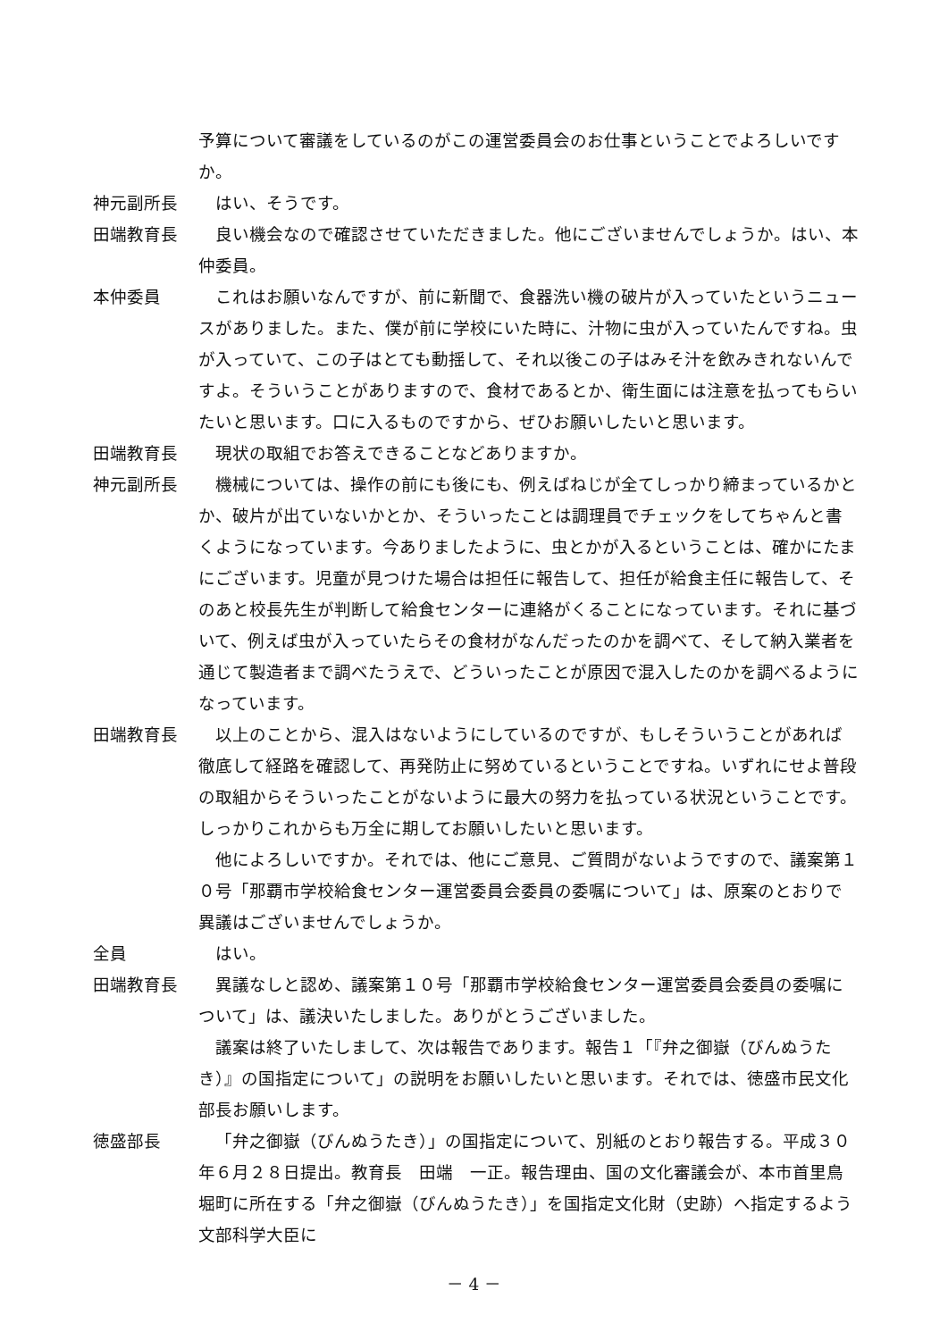予算について審議をしているのがこの運営委員会のお仕事ということでよろしいですか。
神元副所長 はい、そうです。
田端教育長 良い機会なので確認させていただきました。他にございませんでしょうか。はい、本仲委員。
本仲委員 これはお願いなんですが、前に新聞で、食器洗い機の破片が入っていたというニュースがありました。また、僕が前に学校にいた時に、汁物に虫が入っていたんですね。虫が入っていて、この子はとても動揺して、それ以後この子はみそ汁を飲みきれないんですよ。そういうことがありますので、食材であるとか、衛生面には注意を払ってもらいたいと思います。口に入るものですから、ぜひお願いしたいと思います。
田端教育長 現状の取組でお答えできることなどありますか。
神元副所長 機械については、操作の前にも後にも、例えばねじが全てしっかり締まっているかとか、破片が出ていないかとか、そういったことは調理員でチェックをしてちゃんと書くようになっています。今ありましたように、虫とかが入るということは、確かにたまにございます。児童が見つけた場合は担任に報告して、担任が給食主任に報告して、そのあと校長先生が判断して給食センターに連絡がくることになっています。それに基づいて、例えば虫が入っていたらその食材がなんだったのかを調べて、そして納入業者を通じて製造者まで調べたうえで、どういったことが原因で混入したのかを調べるようになっています。
田端教育長 以上のことから、混入はないようにしているのですが、もしそういうことがあれば徹底して経路を確認して、再発防止に努めているということですね。いずれにせよ普段の取組からそういったことがないように最大の努力を払っている状況ということです。しっかりこれからも万全に期してお願いしたいと思います。
他によろしいですか。それでは、他にご意見、ご質問がないようですので、議案第１０号「那覇市学校給食センター運営委員会委員の委嘱について」は、原案のとおりで異議はございませんでしょうか。
全員 はい。
田端教育長 異議なしと認め、議案第１０号「那覇市学校給食センター運営委員会委員の委嘱について」は、議決いたしました。ありがとうございました。
議案は終了いたしまして、次は報告であります。報告１「『弁之御嶽（びんぬうたき）』の国指定について」の説明をお願いしたいと思います。それでは、徳盛市民文化部長お願いします。
徳盛部長 「弁之御嶽（びんぬうたき）」の国指定について、別紙のとおり報告する。平成３０年６月２８日提出。教育長　田端　一正。報告理由、国の文化審議会が、本市首里鳥堀町に所在する「弁之御嶽（びんぬうたき）」を国指定文化財（史跡）へ指定するよう文部科学大臣に
－ 4 －